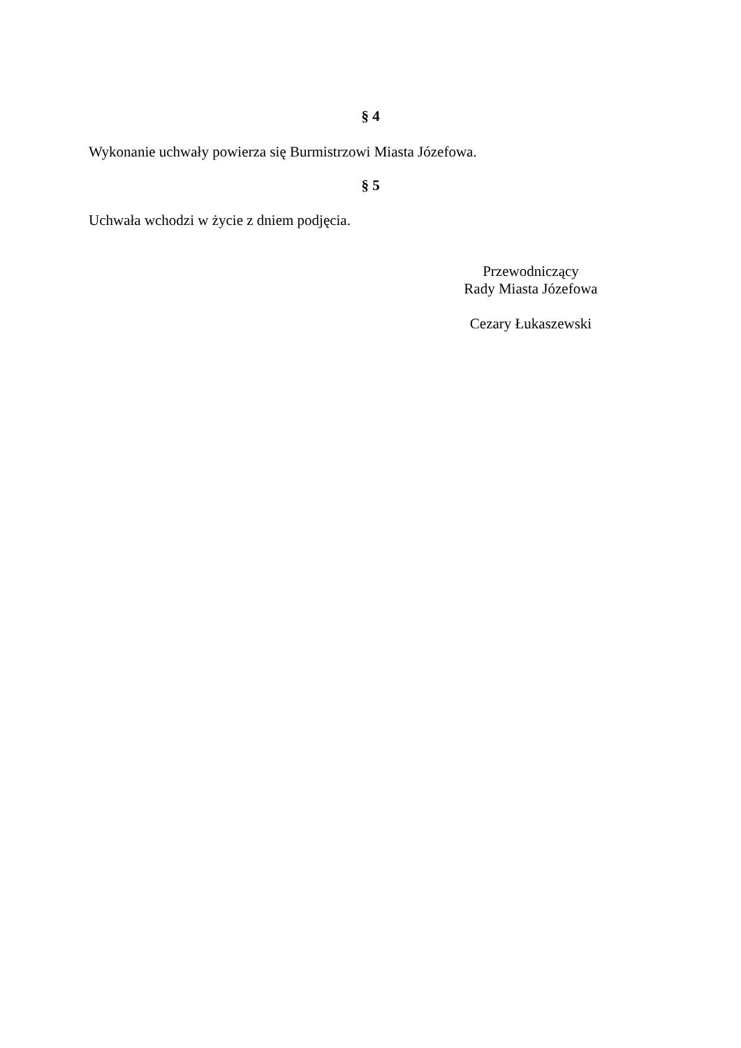§ 4
Wykonanie uchwały powierza się Burmistrzowi Miasta Józefowa.
§ 5
Uchwała wchodzi w życie z dniem podjęcia.
Przewodniczący
Rady Miasta Józefowa
Cezary Łukaszewski